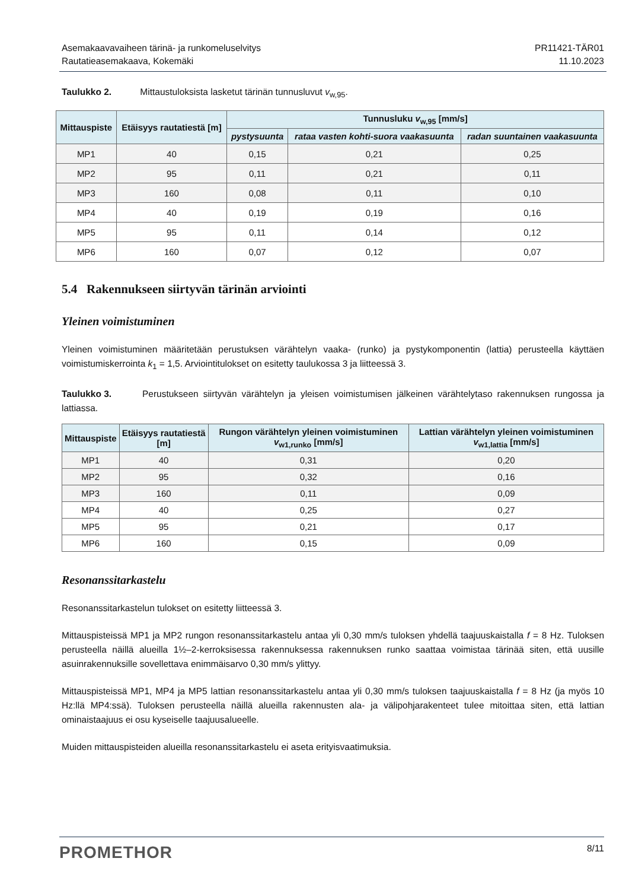Asemakaavavaiheen tärinä- ja runkomeluselvitys
Rautatieasemakaava, Kokemäki
PR11421-TÄR01
11.10.2023
Taulukko 2. Mittaustuloksista lasketut tärinän tunnusluvut v<sub>w,95</sub>.
| Mittauspiste | Etäisyys rautatiestä [m] | Tunnusluku v<sub>w,95</sub> [mm/s] | | |
| --- | --- | --- | --- | --- |
| | | pystysuunta | rataa vasten kohti-suora vaakasuunta | radan suuntainen vaakasuunta |
| MP1 | 40 | 0,15 | 0,21 | 0,25 |
| MP2 | 95 | 0,11 | 0,21 | 0,11 |
| MP3 | 160 | 0,08 | 0,11 | 0,10 |
| MP4 | 40 | 0,19 | 0,19 | 0,16 |
| MP5 | 95 | 0,11 | 0,14 | 0,12 |
| MP6 | 160 | 0,07 | 0,12 | 0,07 |
5.4 Rakennukseen siirtyvän tärinän arviointi
Yleinen voimistuminen
Yleinen voimistuminen määritetään perustuksen värähtelyn vaaka- (runko) ja pystykomponentin (lattia) perusteella käyttäen voimistumiskerrointa k<sub>1</sub> = 1,5. Arviointitulokset on esitetty taulukossa 3 ja liitteessä 3.
Taulukko 3. Perustukseen siirtyvän värähtelyn ja yleisen voimistumisen jälkeinen värähtelytaso rakennuksen rungossa ja lattiassa.
| Mittauspiste | Etäisyys rautatiestä [m] | Rungon värähtelyn yleinen voimistuminen v<sub>w1,runko</sub> [mm/s] | Lattian värähtelyn yleinen voimistuminen v<sub>w1,lattia</sub> [mm/s] |
| --- | --- | --- | --- |
| MP1 | 40 | 0,31 | 0,20 |
| MP2 | 95 | 0,32 | 0,16 |
| MP3 | 160 | 0,11 | 0,09 |
| MP4 | 40 | 0,25 | 0,27 |
| MP5 | 95 | 0,21 | 0,17 |
| MP6 | 160 | 0,15 | 0,09 |
Resonanssitarkastelu
Resonanssitarkastelun tulokset on esitetty liitteessä 3.
Mittauspisteissä MP1 ja MP2 rungon resonanssitarkastelu antaa yli 0,30 mm/s tuloksen yhdellä taajuus­kaistalla f = 8 Hz. Tuloksen perusteella näillä alueilla 1½–2-kerroksisessa rakennuksessa rakennuksen run­ko saattaa voimistaa tärinää siten, että uusille asuinrakennuksille sovellettava enimmäisarvo 0,30 mm/s ylittyy.
Mittauspisteissä MP1, MP4 ja MP5 lattian resonanssitarkastelu antaa yli 0,30 mm/s tuloksen taajuuskais­talla f = 8 Hz (ja myös 10 Hz:llä MP4:ssä). Tuloksen perusteella näillä alueilla rakennusten ala- ja välipohja­rakenteet tulee mitoittaa siten, että lattian ominaistaajuus ei osu kyseiselle taajuusalueelle.
Muiden mittauspisteiden alueilla resonanssitarkastelu ei aseta erityisvaatimuksia.
PROMETHOR
8/11